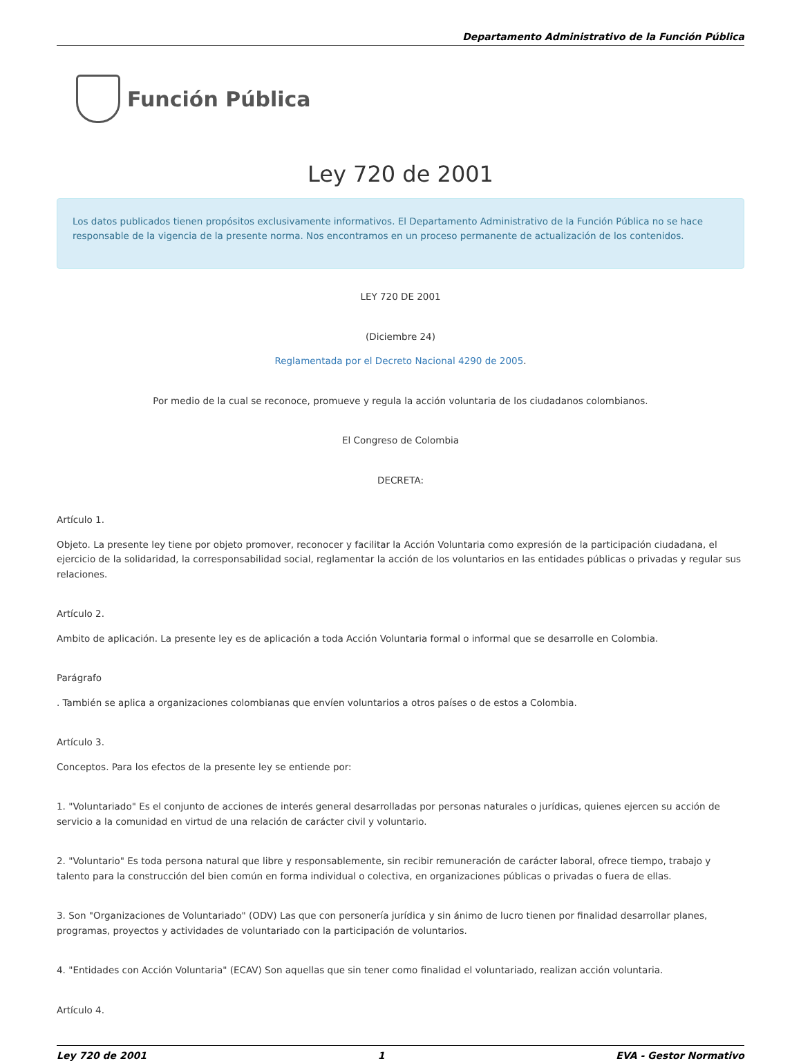Departamento Administrativo de la Función Pública
Función Pública
Ley 720 de 2001
Los datos publicados tienen propósitos exclusivamente informativos. El Departamento Administrativo de la Función Pública no se hace responsable de la vigencia de la presente norma. Nos encontramos en un proceso permanente de actualización de los contenidos.
LEY 720 DE 2001
(Diciembre 24)
Reglamentada por el Decreto Nacional 4290 de 2005.
Por medio de la cual se reconoce, promueve y regula la acción voluntaria de los ciudadanos colombianos.
El Congreso de Colombia
DECRETA:
Artículo 1.
Objeto. La presente ley tiene por objeto promover, reconocer y facilitar la Acción Voluntaria como expresión de la participación ciudadana, el ejercicio de la solidaridad, la corresponsabilidad social, reglamentar la acción de los voluntarios en las entidades públicas o privadas y regular sus relaciones.
Artículo 2.
Ambito de aplicación. La presente ley es de aplicación a toda Acción Voluntaria formal o informal que se desarrolle en Colombia.
Parágrafo
. También se aplica a organizaciones colombianas que envíen voluntarios a otros países o de estos a Colombia.
Artículo 3.
Conceptos. Para los efectos de la presente ley se entiende por:
1. "Voluntariado" Es el conjunto de acciones de interés general desarrolladas por personas naturales o jurídicas, quienes ejercen su acción de servicio a la comunidad en virtud de una relación de carácter civil y voluntario.
2. "Voluntario" Es toda persona natural que libre y responsablemente, sin recibir remuneración de carácter laboral, ofrece tiempo, trabajo y talento para la construcción del bien común en forma individual o colectiva, en organizaciones públicas o privadas o fuera de ellas.
3. Son "Organizaciones de Voluntariado" (ODV) Las que con personería jurídica y sin ánimo de lucro tienen por finalidad desarrollar planes, programas, proyectos y actividades de voluntariado con la participación de voluntarios.
4. "Entidades con Acción Voluntaria" (ECAV) Son aquellas que sin tener como finalidad el voluntariado, realizan acción voluntaria.
Artículo 4.
Ley 720 de 2001 1 EVA - Gestor Normativo